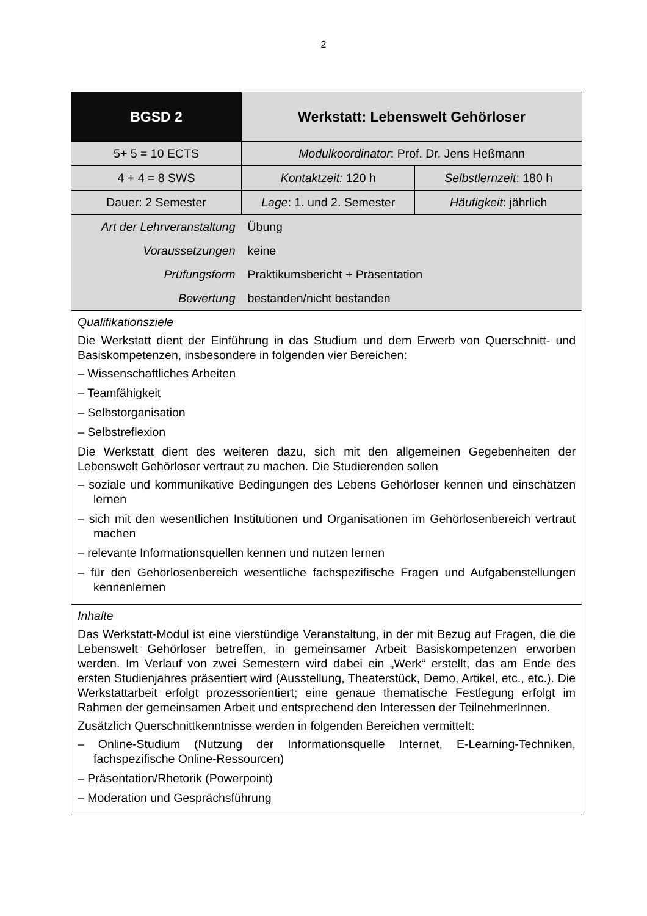2
| BGSD 2 | Werkstatt: Lebenswelt Gehörloser | |
| 5+ 5 = 10 ECTS | Modulkoordinator : Prof. Dr. Jens Heßmann | |
| 4 + 4 = 8 SWS | Kontaktzeit: 120 h | Selbstlernzeit : 180 h |
| Dauer: 2 Semester | Lage : 1. und 2. Semester | Häufigkeit : jährlich |
| Art der Lehrveranstaltung | Übung | |
| Voraussetzungen | keine | |
| Prüfungsform | Praktikumsbericht + Präsentation | |
| Bewertung | bestanden/nicht bestanden | |
| Qualifikationsziele Die Werkstatt dient der Einführung in das Studium und dem Erwerb von Querschnitt- und Basiskompetenzen, insbesondere in folgenden vier Bereichen: – Wissenschaftliches Arbeiten – Teamfähigkeit – Selbstorganisation – Selbstreflexion Die Werkstatt dient des weiteren dazu, sich mit den allgemeinen Gegebenheiten der Lebenswelt Gehörloser vertraut zu machen. Die Studierenden sollen – soziale und kommunikative Bedingungen des Lebens Gehörloser kennen und einschätzen lernen – sich mit den wesentlichen Institutionen und Organisationen im Gehörlosenbereich vertraut machen – relevante Informationsquellen kennen und nutzen lernen – für den Gehörlosenbereich wesentliche fachspezifische Fragen und Aufgabenstellungen kennenlernen | | |
| Inhalte Das Werkstatt-Modul ist eine vierstündige Veranstaltung, in der mit Bezug auf Fragen, die die Lebenswelt Gehörloser betreffen, in gemeinsamer Arbeit Basiskompetenzen erworben werden. Im Verlauf von zwei Semestern wird dabei ein „Werk“ erstellt, das am Ende des ersten Studienjahres präsentiert wird (Ausstellung, Theaterstück, Demo, Artikel, etc., etc.). Die Werkstattarbeit erfolgt prozessorientiert; eine genaue thematische Festlegung erfolgt im Rahmen der gemeinsamen Arbeit und entsprechend den Interessen der TeilnehmerInnen. Zusätzlich Querschnittkenntnisse werden in folgenden Bereichen vermittelt: – Online-Studium (Nutzung der Informationsquelle Internet, E-Learning-Techniken, fachspezifische Online-Ressourcen) – Präsentation/Rhetorik (Powerpoint) – Moderation und Gesprächsführung | | |